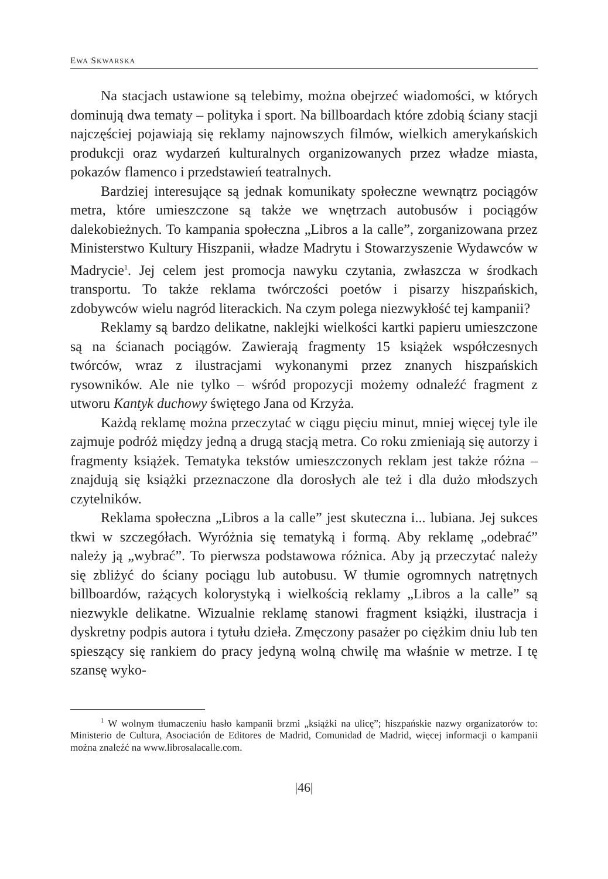EWA SKWARSKA
Na stacjach ustawione są telebimy, można obejrzeć wiadomości, w których dominują dwa tematy – polityka i sport. Na billboardach które zdobią ściany stacji najczęściej pojawiają się reklamy najnowszych filmów, wielkich amerykańskich produkcji oraz wydarzeń kulturalnych organizowanych przez władze miasta, pokazów flamenco i przedstawień teatralnych.
Bardziej interesujące są jednak komunikaty społeczne wewnątrz pociągów metra, które umieszczone są także we wnętrzach autobusów i pociągów dalekobieżnych. To kampania społeczna „Libros a la calle”, zorganizowana przez Ministerstwo Kultury Hiszpanii, władze Madrytu i Stowarzyszenie Wydawców w Madrycie<sup>1</sup>. Jej celem jest promocja nawyku czytania, zwłaszcza w środkach transportu. To także reklama twórczości poetów i pisarzy hiszpańskich, zdobywców wielu nagród literackich. Na czym polega niezwykłość tej kampanii?
Reklamy są bardzo delikatne, naklejki wielkości kartki papieru umieszczone są na ścianach pociągów. Zawierają fragmenty 15 książek współczesnych twórców, wraz z ilustracjami wykonanymi przez znanych hiszpańskich rysowników. Ale nie tylko – wśród propozycji możemy odnaleźć fragment z utworu Kantyk duchowy świętego Jana od Krzyża.
Każdą reklamę można przeczytać w ciągu pięciu minut, mniej więcej tyle ile zajmuje podróż między jedną a drugą stacją metra. Co roku zmieniają się autorzy i fragmenty książek. Tematyka tekstów umieszczonych reklam jest także różna – znajdują się książki przeznaczone dla dorosłych ale też i dla dużo młodszych czytelników.
Reklama społeczna „Libros a la calle” jest skuteczna i... lubiana. Jej sukces tkwi w szczegółach. Wyróżnia się tematyką i formą. Aby reklamę „odebrać” należy ją „wybrać”. To pierwsza podstawowa różnica. Aby ją przeczytać należy się zbliżyć do ściany pociągu lub autobusu. W tłumie ogromnych natrętnych billboardów, rażących kolorystyką i wielkością reklamy „Libros a la calle” są niezwykle delikatne. Wizualnie reklamę stanowi fragment książki, ilustracja i dyskretny podpis autora i tytułu dzieła. Zmęczony pasażer po ciężkim dniu lub ten spieszący się rankiem do pracy jedyną wolną chwilę ma właśnie w metrze. I tę szansę wyko-
<sup>1</sup> W wolnym tłumaczeniu hasło kampanii brzmi „książki na ulicę”; hiszpańskie nazwy organizatorów to: Ministerio de Cultura, Asociación de Editores de Madrid, Comunidad de Madrid, więcej informacji o kampanii można znaleźć na www.librosalacalle.com.
|46|